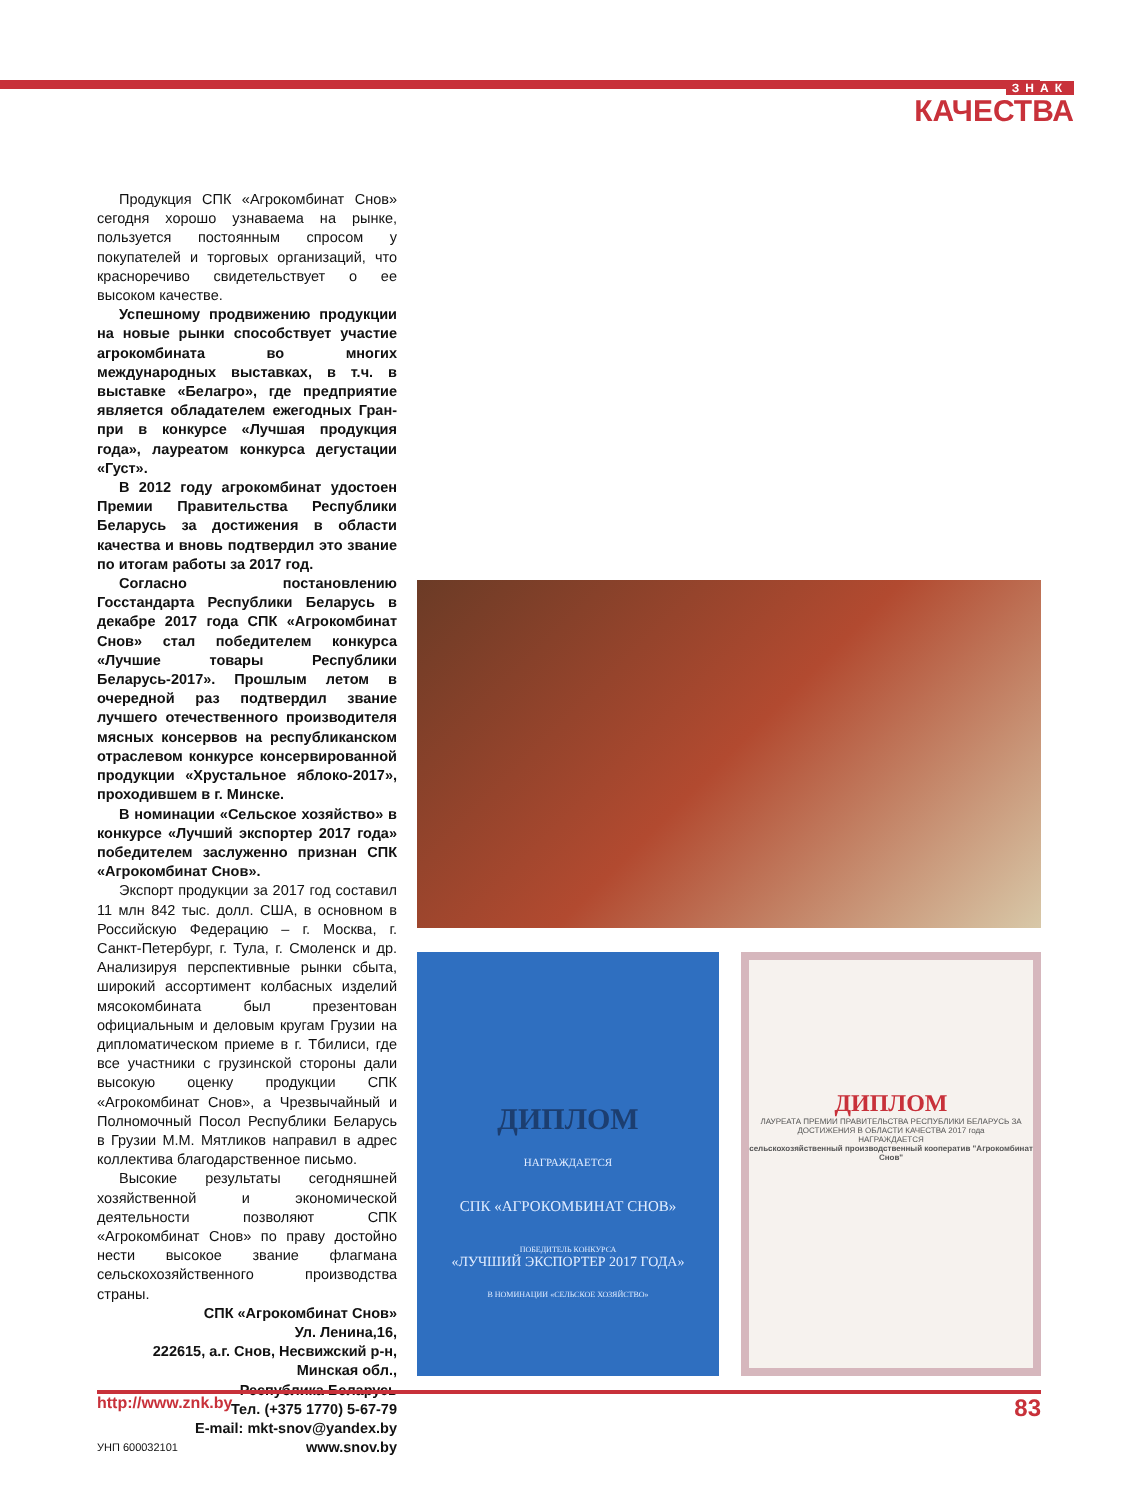ЗНАК
КАЧЕСТВА
Продукция СПК «Агрокомбинат Снов» сегодня хорошо узнаваема на рынке, пользуется постоянным спросом у покупателей и торговых организаций, что красноречиво свидетельствует о ее высоком качестве.
Успешному продвижению продукции на новые рынки способствует участие агрокомбината во многих международных выставках, в т.ч. в выставке «Белагро», где предприятие является обладателем ежегодных Гран-при в конкурсе «Лучшая продукция года», лауреатом конкурса дегустации «Густ».
В 2012 году агрокомбинат удостоен Премии Правительства Республики Беларусь за достижения в области качества и вновь подтвердил это звание по итогам работы за 2017 год.
Согласно постановлению Госстандарта Республики Беларусь в декабре 2017 года СПК «Агрокомбинат Снов» стал победителем конкурса «Лучшие товары Республики Беларусь-2017». Прошлым летом в очередной раз подтвердил звание лучшего отечественного производителя мясных консервов на республиканском отраслевом конкурсе консервированной продукции «Хрустальное яблоко-2017», проходившем в г. Минске.
В номинации «Сельское хозяйство» в конкурсе «Лучший экспортер 2017 года» победителем заслуженно признан СПК «Агрокомбинат Снов».
Экспорт продукции за 2017 год составил 11 млн 842 тыс. долл. США, в основном в Российскую Федерацию – г. Москва, г. Санкт-Петербург, г. Тула, г. Смоленск и др. Анализируя перспективные рынки сбыта, широкий ассортимент колбасных изделий мясокомбината был презентован официальным и деловым кругам Грузии на дипломатическом приеме в г. Тбилиси, где все участники с грузинской стороны дали высокую оценку продукции СПК «Агрокомбинат Снов», а Чрезвычайный и Полномочный Посол Республики Беларусь в Грузии М.М. Мятликов направил в адрес коллектива благодарственное письмо.
Высокие результаты сегодняшней хозяйственной и экономической деятельности позволяют СПК «Агрокомбинат Снов» по праву достойно нести высокое звание флагмана сельскохозяйственного производства страны.
СПК «Агрокомбинат Снов»
Ул. Ленина,16,
222615, а.г. Снов, Несвижский р-н,
Минская обл.,
Республика Беларусь
Тел. (+375 1770) 5-67-79
E-mail: mkt-snov@yandex.by
УНП 600032101 www.snov.by
ДИПЛОМ
НАГРАЖДАЕТСЯ
СПК «АГРОКОМБИНАТ СНОВ»
ПОБЕДИТЕЛЬ КОНКУРСА
«ЛУЧШИЙ ЭКСПОРТЕР 2017 ГОДА»
В НОМИНАЦИИ «СЕЛЬСКОЕ ХОЗЯЙСТВО»
ДИПЛОМ
ЛАУРЕАТА ПРЕМИИ ПРАВИТЕЛЬСТВА РЕСПУБЛИКИ БЕЛАРУСЬ ЗА ДОСТИЖЕНИЯ В ОБЛАСТИ КАЧЕСТВА 2017 года
НАГРАЖДАЕТСЯ
сельскохозяйственный производственный кооператив "Агрокомбинат Снов"
http://www.znk.by 83